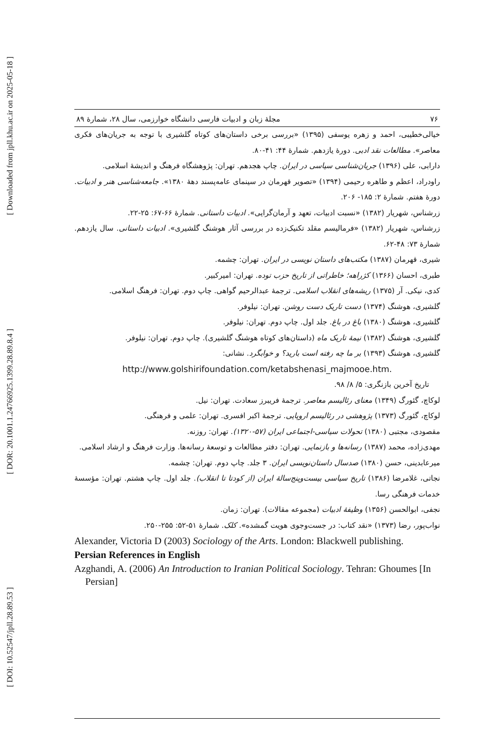[ Downloaded from jpll.khu.ac.ir on 2025-05-18 ]
[ DOR: 20.1001.1.24766925.1399.28.89.8.4 ]
[ DOI: 10.52547/jpll.28.89.53 ]
۷۶ مجلهٔ زبان و ادبیات فارسی دانشگاه خوارزمی، سال ۲۸، شمارهٔ ۸۹
خیالی‌خطیبی، احمد و زهره یوسفی (۱۳۹۵) «بررسی برخی داستان‌های کوتاه گلشیری با توجه به جریان‌های فکری معاصر». مطالعات نقد ادبی. دورهٔ یازدهم. شمارهٔ ۴۴: ۴۱-۸۰.
دارابی، علی (۱۳۹۶) جریان‌شناسی سیاسی در ایران. چاپ هجدهم. تهران: پژوهشگاه فرهنگ و اندیشهٔ اسلامی.
راودراد، اعظم و طاهره رحیمی (۱۳۹۴) «تصویر قهرمان در سینمای عامه‌پسند دههٔ ۱۳۸۰». جامعه‌شناسی هنر و ادبیات. دورهٔ هفتم. شمارهٔ ۲: ۱۸۵- ۲۰۶.
زرشناس، شهریار (۱۳۸۲) «نسبت ادبیات، تعهد و آرمان‌گرایی». ادبیات داستانی. شمارهٔ ۶۶-۶۷: ۲۵-۲۲.
زرشناس، شهریار (۱۳۸۲) «فرمالیسم مقلد تکنیک‌زده در بررسی آثار هوشنگ گلشیری». ادبیات داستانی. سال یازدهم. شمارهٔ ۷۳: ۴۸-۶۲.
شیری، قهرمان (۱۳۸۷) مکتب‌های داستان نویسی در ایران. تهران: چشمه.
طبری، احسان (۱۳۶۶) کژراهه؛ خاطراتی از تاریخ حزب توده. تهران: امیرکبیر.
کدی، نیکی. آر (۱۳۷۵) ریشه‌های انقلاب اسلامی. ترجمهٔ عبدالرحیم گواهی. چاپ دوم. تهران: فرهنگ اسلامی.
گلشیری، هوشنگ (۱۳۷۴) دست تاریک دست روشن. تهران: نیلوفر.
گلشیری، هوشنگ (۱۳۸۰) باغ در باغ. جلد اول. چاپ دوم. تهران: نیلوفر.
گلشیری، هوشنگ (۱۳۸۲) نیمهٔ تاریک ماه (داستان‌های کوتاه هوشنگ گلشیری). چاپ دوم. تهران: نیلوفر.
گلشیری، هوشنگ (۱۳۹۳) بر ما چه رفته است بارید؟ و خوابگرد. نشانی:
http://www.golshirifoundation.com/ketabshenasi_majmooe.htm.
تاریخ آخرین بازنگری: ۵/ ۸/ ۹۸.
لوکاچ، گئورگ (۱۳۴۹) معنای رئالیسم معاصر. ترجمهٔ فریبرز سعادت. تهران: نیل.
لوکاچ، گئورگ (۱۳۷۳) پژوهشی در رئالیسم اروپایی. ترجمهٔ اکبر افسری. تهران: علمی و فرهنگی.
مقصودی، مجتبی (۱۳۸۰) تحولات سیاسی-اجتماعی ایران (۵۷-۱۳۲۰). تهران: روزنه.
مهدی‌زاده، محمد (۱۳۸۷) رسانه‌ها و بازنمایی. تهران: دفتر مطالعات و توسعهٔ رسانه‌ها. وزارت فرهنگ و ارشاد اسلامی.
میرعابدینی، حسن (۱۳۸۰) صدسال داستان‌نویسی ایران. ۳ جلد. چاپ دوم. تهران: چشمه.
نجاتی، غلامرضا (۱۳۸۶) تاریخ سیاسی بیست‌وپنج‌سالهٔ ایران (از کودتا تا انقلاب). جلد اول. چاپ هشتم. تهران: مؤسسهٔ خدمات فرهنگی رسا.
نجفی، ابوالحسن (۱۳۵۶) وظیفهٔ ادبیات (مجموعه مقالات). تهران: زمان.
نواب‌پور، رضا (۱۳۷۳) «نقد کتاب: در جست‌وجوی هویت گمشده». کلک. شمارهٔ ۵۱-۵۲: ۲۵۵-۲۵۰.
Alexander, Victoria D (2003) Sociology of the Arts. London: Blackwell publishing.
Persian References in English
Azghandi, A. (2006) An Introduction to Iranian Political Sociology. Tehran: Ghoumes [In Persian]